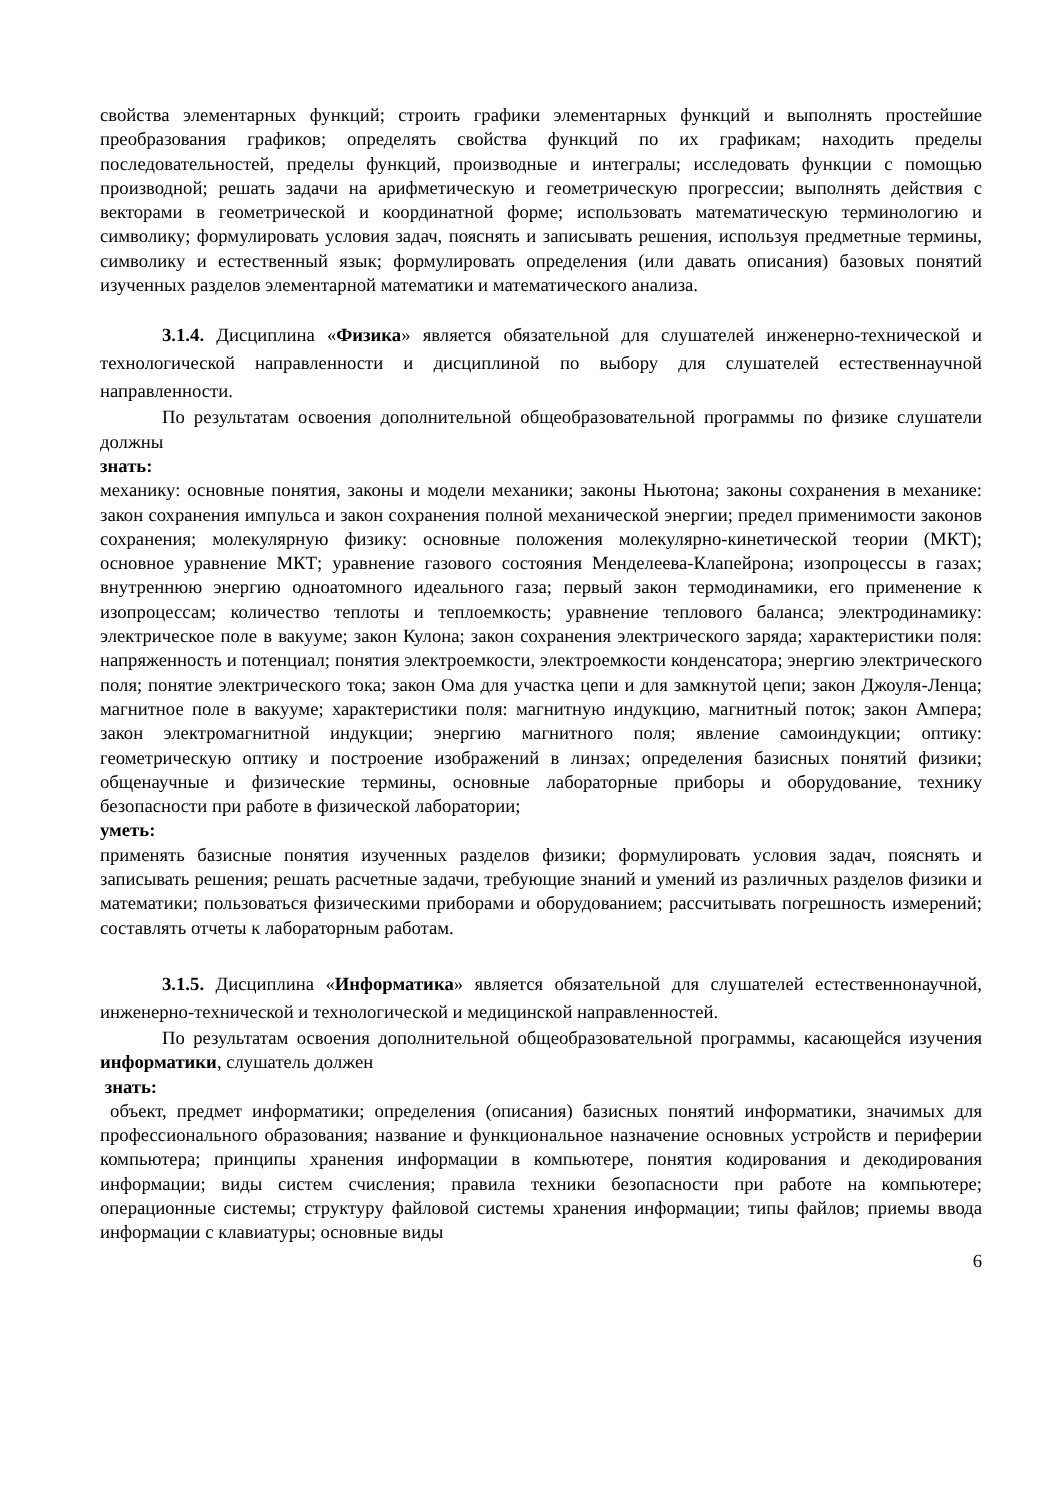свойства элементарных функций; строить графики элементарных функций и выполнять простейшие преобразования графиков; определять свойства функций по их графикам; находить пределы последовательностей, пределы функций, производные и интегралы; исследовать функции с помощью производной; решать задачи на арифметическую и геометрическую прогрессии; выполнять действия с векторами в геометрической и координатной форме; использовать математическую терминологию и символику; формулировать условия задач, пояснять и записывать решения, используя предметные термины, символику и естественный язык; формулировать определения (или давать описания) базовых понятий изученных разделов элементарной математики и математического анализа.
3.1.4. Дисциплина «Физика» является обязательной для слушателей инженерно-технической и технологической направленности и дисциплиной по выбору для слушателей естественнаучной направленности.
По результатам освоения дополнительной общеобразовательной программы по физике слушатели должны
знать:
механику: основные понятия, законы и модели механики; законы Ньютона; законы сохранения в механике: закон сохранения импульса и закон сохранения полной механической энергии; предел применимости законов сохранения; молекулярную физику: основные положения молекулярно-кинетической теории (МКТ); основное уравнение МКТ; уравнение газового состояния Менделеева-Клапейрона; изопроцессы в газах; внутреннюю энергию одноатомного идеального газа; первый закон термодинамики, его применение к изопроцессам; количество теплоты и теплоемкость; уравнение теплового баланса; электродинамику: электрическое поле в вакууме; закон Кулона; закон сохранения электрического заряда; характеристики поля: напряженность и потенциал; понятия электроемкости, электроемкости конденсатора; энергию электрического поля; понятие электрического тока; закон Ома для участка цепи и для замкнутой цепи; закон Джоуля-Ленца; магнитное поле в вакууме; характеристики поля: магнитную индукцию, магнитный поток; закон Ампера; закон электромагнитной индукции; энергию магнитного поля; явление самоиндукции; оптику: геометрическую оптику и построение изображений в линзах; определения базисных понятий физики; общенаучные и физические термины, основные лабораторные приборы и оборудование, технику безопасности при работе в физической лаборатории;
уметь:
применять базисные понятия изученных разделов физики; формулировать условия задач, пояснять и записывать решения; решать расчетные задачи, требующие знаний и умений из различных разделов физики и математики; пользоваться физическими приборами и оборудованием; рассчитывать погрешность измерений; составлять отчеты к лабораторным работам.
3.1.5. Дисциплина «Информатика» является обязательной для слушателей естественнонаучной, инженерно-технической и технологической и медицинской направленностей.
По результатам освоения дополнительной общеобразовательной программы, касающейся изучения информатики, слушатель должен
знать:
объект, предмет информатики; определения (описания) базисных понятий информатики, значимых для профессионального образования; название и функциональное назначение основных устройств и периферии компьютера; принципы хранения информации в компьютере, понятия кодирования и декодирования информации; виды систем счисления; правила техники безопасности при работе на компьютере; операционные системы; структуру файловой системы хранения информации; типы файлов; приемы ввода информации с клавиатуры; основные виды
6